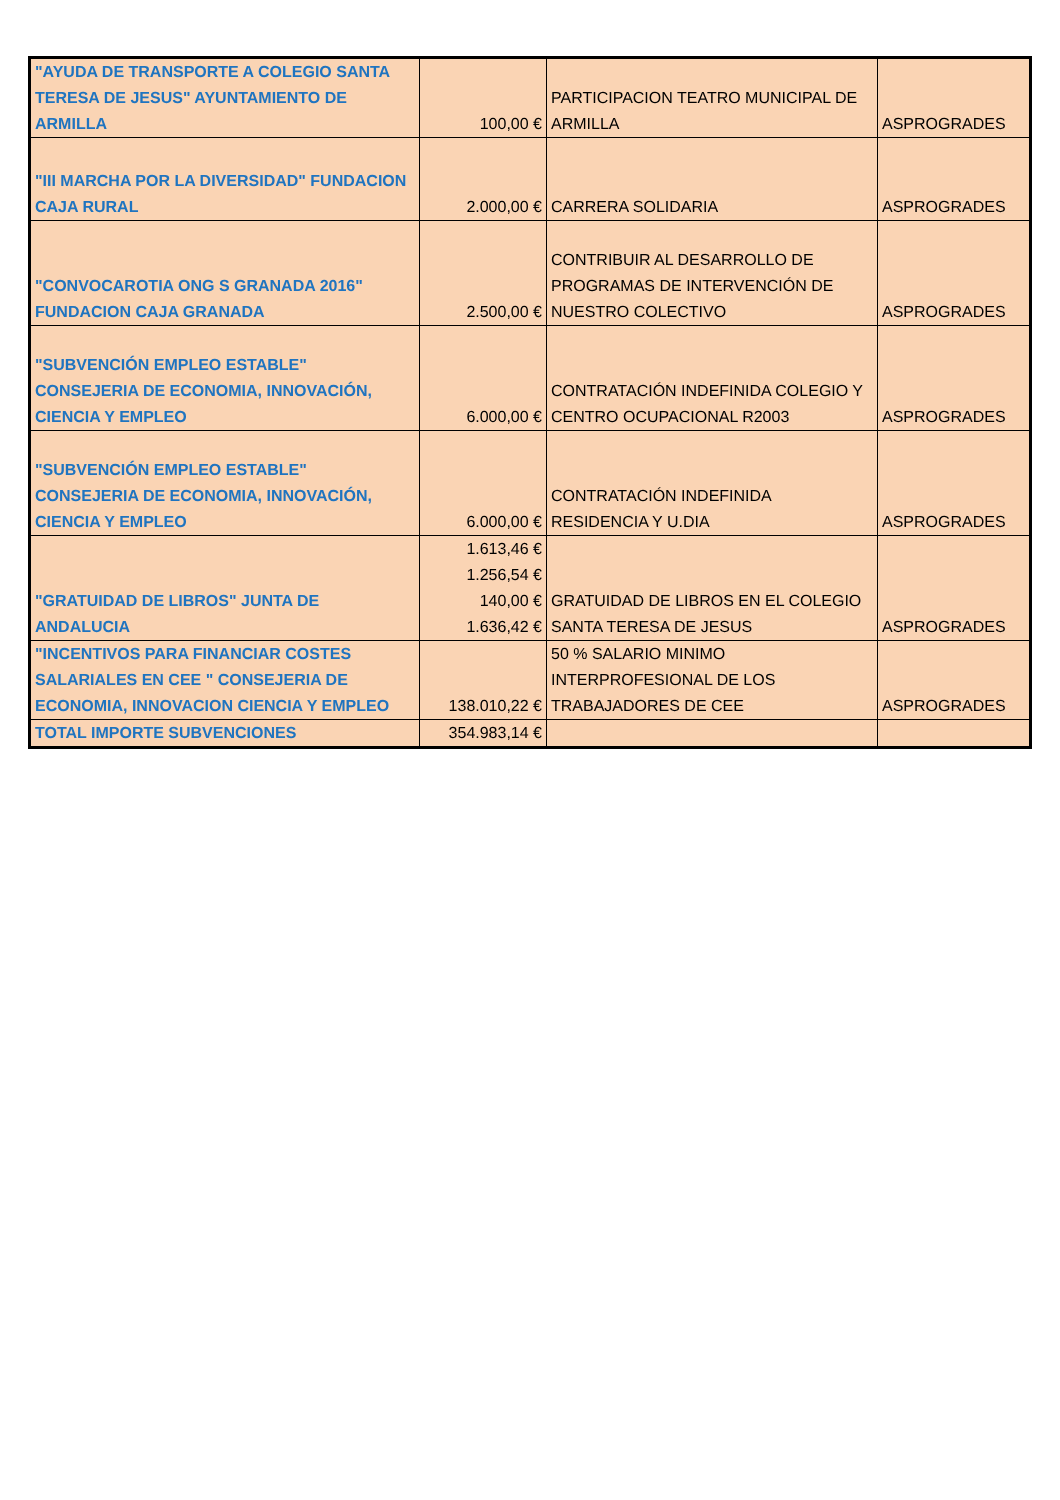| "AYUDA DE TRANSPORTE A COLEGIO SANTA TERESA DE JESUS" AYUNTAMIENTO DE ARMILLA | 100,00 € | PARTICIPACION TEATRO MUNICIPAL DE ARMILLA | ASPROGRADES |
| "III MARCHA POR LA DIVERSIDAD" FUNDACION CAJA RURAL | 2.000,00 € | CARRERA SOLIDARIA | ASPROGRADES |
| "CONVOCAROTIA ONG S GRANADA 2016" FUNDACION CAJA GRANADA | 2.500,00 € | CONTRIBUIR AL DESARROLLO DE PROGRAMAS DE INTERVENCIÓN DE NUESTRO COLECTIVO | ASPROGRADES |
| "SUBVENCIÓN EMPLEO ESTABLE" CONSEJERIA DE ECONOMIA, INNOVACIÓN, CIENCIA Y EMPLEO | 6.000,00 € | CONTRATACIÓN INDEFINIDA COLEGIO Y CENTRO OCUPACIONAL R2003 | ASPROGRADES |
| "SUBVENCIÓN EMPLEO ESTABLE" CONSEJERIA DE ECONOMIA, INNOVACIÓN, CIENCIA Y EMPLEO | 6.000,00 € | CONTRATACIÓN INDEFINIDA RESIDENCIA Y U.DIA | ASPROGRADES |
| "GRATUIDAD DE LIBROS" JUNTA DE ANDALUCIA | 1.613,46 € 1.256,54 € 140,00 € 1.636,42 € | GRATUIDAD DE LIBROS EN EL COLEGIO SANTA TERESA DE JESUS | ASPROGRADES |
| "INCENTIVOS PARA FINANCIAR COSTES SALARIALES EN CEE " CONSEJERIA DE ECONOMIA, INNOVACION CIENCIA Y EMPLEO | 138.010,22 € | 50 % SALARIO MINIMO INTERPROFESIONAL DE LOS TRABAJADORES DE CEE | ASPROGRADES |
| TOTAL IMPORTE SUBVENCIONES | 354.983,14 € | | |